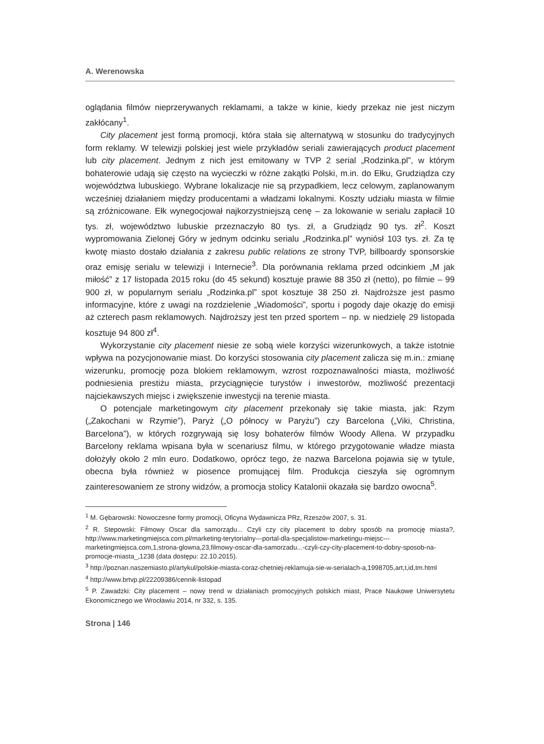A. Werenowska
oglądania filmów nieprzerywanych reklamami, a także w kinie, kiedy przekaz nie jest niczym zakłócany<sup>1</sup>.
City placement jest formą promocji, która stała się alternatywą w stosunku do tradycyjnych form reklamy. W telewizji polskiej jest wiele przykładów seriali zawierających product placement lub city placement. Jednym z nich jest emitowany w TVP 2 serial „Rodzinka.pl”, w którym bohaterowie udają się często na wycieczki w różne zakątki Polski, m.in. do Ełku, Grudziądza czy województwa lubuskiego. Wybrane lokalizacje nie są przypadkiem, lecz celowym, zaplanowanym wcześniej działaniem między producentami a władzami lokalnymi. Koszty udziału miasta w filmie są zróżnicowane. Ełk wynegocjował najkorzystniejszą cenę – za lokowanie w serialu zapłacił 10 tys. zł, województwo lubuskie przeznaczyło 80 tys. zł, a Grudziądz 90 tys. zł<sup>2</sup>. Koszt wypromowania Zielonej Góry w jednym odcinku serialu „Rodzinka.pl” wyniósł 103 tys. zł. Za tę kwotę miasto dostało działania z zakresu public relations ze strony TVP, billboardy sponsorskie oraz emisję serialu w telewizji i Internecie<sup>3</sup>. Dla porównania reklama przed odcinkiem „M jak miłość” z 17 listopada 2015 roku (do 45 sekund) kosztuje prawie 88 350 zł (netto), po filmie – 99 900 zł, w popularnym serialu „Rodzinka.pl” spot kosztuje 38 250 zł. Najdroższe jest pasmo informacyjne, które z uwagi na rozdzielenie „Wiadomości”, sportu i pogody daje okazję do emisji aż czterech pasm reklamowych. Najdroższy jest ten przed sportem – np. w niedzielę 29 listopada kosztuje 94 800 zł<sup>4</sup>.
Wykorzystanie city placement niesie ze sobą wiele korzyści wizerunkowych, a także istotnie wpływa na pozycjonowanie miast. Do korzyści stosowania city placement zalicza się m.in.: zmianę wizerunku, promocję poza blokiem reklamowym, wzrost rozpoznawalności miasta, możliwość podniesienia prestiżu miasta, przyciągnięcie turystów i inwestorów, możliwość prezentacji najciekawszych miejsc i zwiększenie inwestycji na terenie miasta.
O potencjale marketingowym city placement przekonały się takie miasta, jak: Rzym („Zakochani w Rzymie”), Paryż („O północy w Paryżu”) czy Barcelona („Viki, Christina, Barcelona”), w których rozgrywają się losy bohaterów filmów Woody Allena. W przypadku Barcelony reklama wpisana była w scenariusz filmu, w którego przygotowanie władze miasta dołożyły około 2 mln euro. Dodatkowo, oprócz tego, że nazwa Barcelona pojawia się w tytule, obecna była również w piosence promującej film. Produkcja cieszyła się ogromnym zainteresowaniem ze strony widzów, a promocja stolicy Katalonii okazała się bardzo owocna<sup>5</sup>.
<sup>1</sup> M. Gębarowski: Nowoczesne formy promocji, Oficyna Wydawnicza PRz, Rzeszów 2007, s. 31.
<sup>2</sup> R. Stepowski: Filmowy Oscar dla samorządu... Czyli czy city placement to dobry sposób na promocję miasta?, http://www.marketingmiejsca.com.pl/marketing-terytorialny---portal-dla-specjalistow-marketingu-miejsc---marketingmiejsca.com,1,strona-glowna,23,filmowy-oscar-dla-samorzadu...-czyli-czy-city-placement-to-dobry-sposob-na-promocje-miasta_,1238 (data dostępu: 22.10.2015).
<sup>3</sup> http://poznan.naszemiasto.pl/artykul/polskie-miasta-coraz-chetniej-reklamuja-sie-w-serialach-a,1998705,art,t,id,tm.html
<sup>4</sup> http://www.brtvp.pl/22209386/cennik-listopad
<sup>5</sup> P. Zawadzki: City placement – nowy trend w działaniach promocyjnych polskich miast, Prace Naukowe Uniwersytetu Ekonomicznego we Wrocławiu 2014, nr 332, s. 135.
Strona | 146